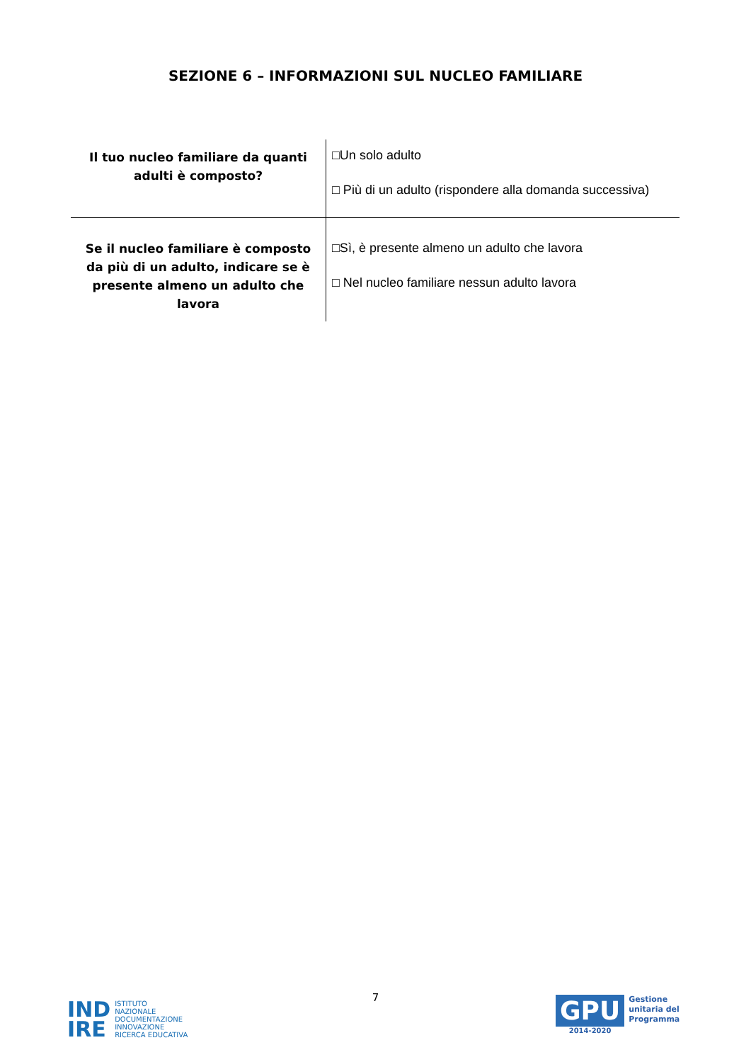SEZIONE 6 – INFORMAZIONI SUL NUCLEO FAMILIARE
| Il tuo nucleo familiare da quanti adulti è composto? | □Un solo adulto □ Più di un adulto (rispondere alla domanda successiva) |
| Se il nucleo familiare è composto da più di un adulto, indicare se è presente almeno un adulto che lavora | □Sì, è presente almeno un adulto che lavora □ Nel nucleo familiare nessun adulto lavora |
7
IND
IRE
ISTITUTO
NAZIONALE
DOCUMENTAZIONE
INNOVAZIONE
RICERCA EDUCATIVA
GPU
2014-2020
Gestione
unitaria del
Programma